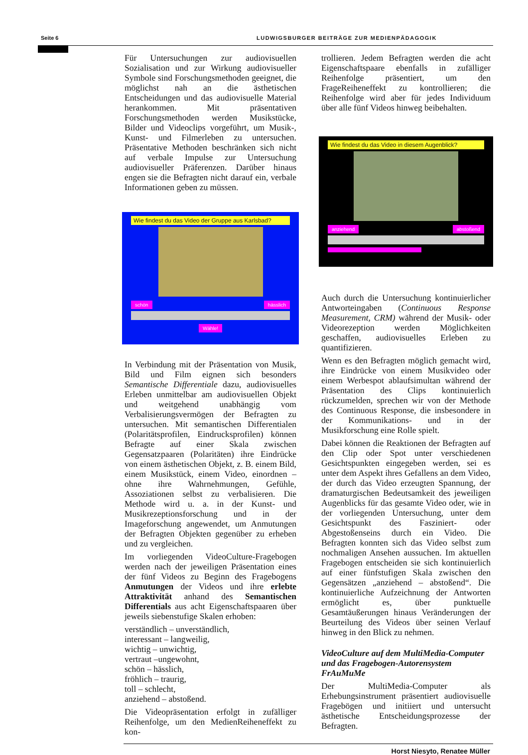Seite 6 LUDWIGSBURGER BEITRÄGE ZUR MEDIENPÄDAGOGIK
Für Untersuchungen zur audiovisuellen Sozialisation und zur Wirkung audiovisueller Symbole sind Forschungsmethoden geeignet, die möglichst nah an die ästhetischen Entscheidungen und das audiovisuelle Material herankommen. Mit präsentativen Forschungsmethoden werden Musikstücke, Bilder und Videoclips vorgeführt, um Musik-, Kunst- und Filmerleben zu untersuchen. Präsentative Methoden beschränken sich nicht auf verbale Impulse zur Untersuchung audiovisueller Präferenzen. Darüber hinaus engen sie die Befragten nicht darauf ein, verbale Informationen geben zu müssen.
Wie findest du das Video der Gruppe aus Karlsbad?
schön hässlich
Wähle!
In Verbindung mit der Präsentation von Musik, Bild und Film eignen sich besonders Semantische Differentiale dazu, audiovisuelles Erleben unmittelbar am audiovisuellen Objekt und weitgehend unabhängig vom Verbalisierungsvermögen der Befragten zu untersuchen. Mit semantischen Differentialen (Polaritätsprofilen, Eindrucksprofilen) können Befragte auf einer Skala zwischen Gegensatzpaaren (Polaritäten) ihre Eindrücke von einem ästhetischen Objekt, z. B. einem Bild, einem Musikstück, einem Video, einordnen – ohne ihre Wahrnehmungen, Gefühle, Assoziationen selbst zu verbalisieren. Die Methode wird u. a. in der Kunst- und Musikrezeptionsforschung und in der Imageforschung angewendet, um Anmutungen der Befragten Objekten gegenüber zu erheben und zu vergleichen.
Im vorliegenden VideoCulture-Fragebogen werden nach der jeweiligen Präsentation eines der fünf Videos zu Beginn des Fragebogens Anmutungen der Videos und ihre erlebte Attraktivität anhand des Semantischen Differentials aus acht Eigenschaftspaaren über jeweils siebenstufige Skalen erhoben:
verständlich – unverständlich,
interessant – langweilig,
wichtig – unwichtig,
vertraut –ungewohnt,
schön – hässlich,
fröhlich – traurig,
toll – schlecht,
anziehend – abstoßend.
Die Videopräsentation erfolgt in zufälliger Reihenfolge, um den MedienReiheneffekt zu kon-
trollieren. Jedem Befragten werden die acht Eigenschaftspaare ebenfalls in zufälliger Reihenfolge präsentiert, um den FrageReiheneffekt zu kontrollieren; die Reihenfolge wird aber für jedes Individuum über alle fünf Videos hinweg beibehalten.
Wie findest du das Video in diesem Augenblick?
anziehend abstoßend
Auch durch die Untersuchung kontinuierlicher Antworteingaben (Continuous Response Measurement, CRM) während der Musik- oder Videorezeption werden Möglichkeiten geschaffen, audiovisuelles Erleben zu quantifizieren.
Wenn es den Befragten möglich gemacht wird, ihre Eindrücke von einem Musikvideo oder einem Werbespot ablaufsimultan während der Präsentation des Clips kontinuierlich rückzumelden, sprechen wir von der Methode des Continuous Response, die insbesondere in der Kommunikations- und in der Musikforschung eine Rolle spielt.
Dabei können die Reaktionen der Befragten auf den Clip oder Spot unter verschiedenen Gesichtspunkten eingegeben werden, sei es unter dem Aspekt ihres Gefallens an dem Video, der durch das Video erzeugten Spannung, der dramaturgischen Bedeutsamkeit des jeweiligen Augenblicks für das gesamte Video oder, wie in der vorliegenden Untersuchung, unter dem Gesichtspunkt des Fasziniert- oder Abgestoßenseins durch ein Video. Die Befragten konnten sich das Video selbst zum nochmaligen Ansehen aussuchen. Im aktuellen Fragebogen entscheiden sie sich kontinuierlich auf einer fünfstufigen Skala zwischen den Gegensätzen „anziehend – abstoßend“. Die kontinuierliche Aufzeichnung der Antworten ermöglicht es, über punktuelle Gesamtäußerungen hinaus Veränderungen der Beurteilung des Videos über seinen Verlauf hinweg in den Blick zu nehmen.
VideoCulture auf dem MultiMedia-Computer und das Fragebogen-Autorensystem FrAuMuMe
Der MultiMedia-Computer als Erhebungsinstrument präsentiert audiovisuelle Fragebögen und initiiert und untersucht ästhetische Entscheidungsprozesse der Befragten.
Horst Niesyto, Renatee Müller